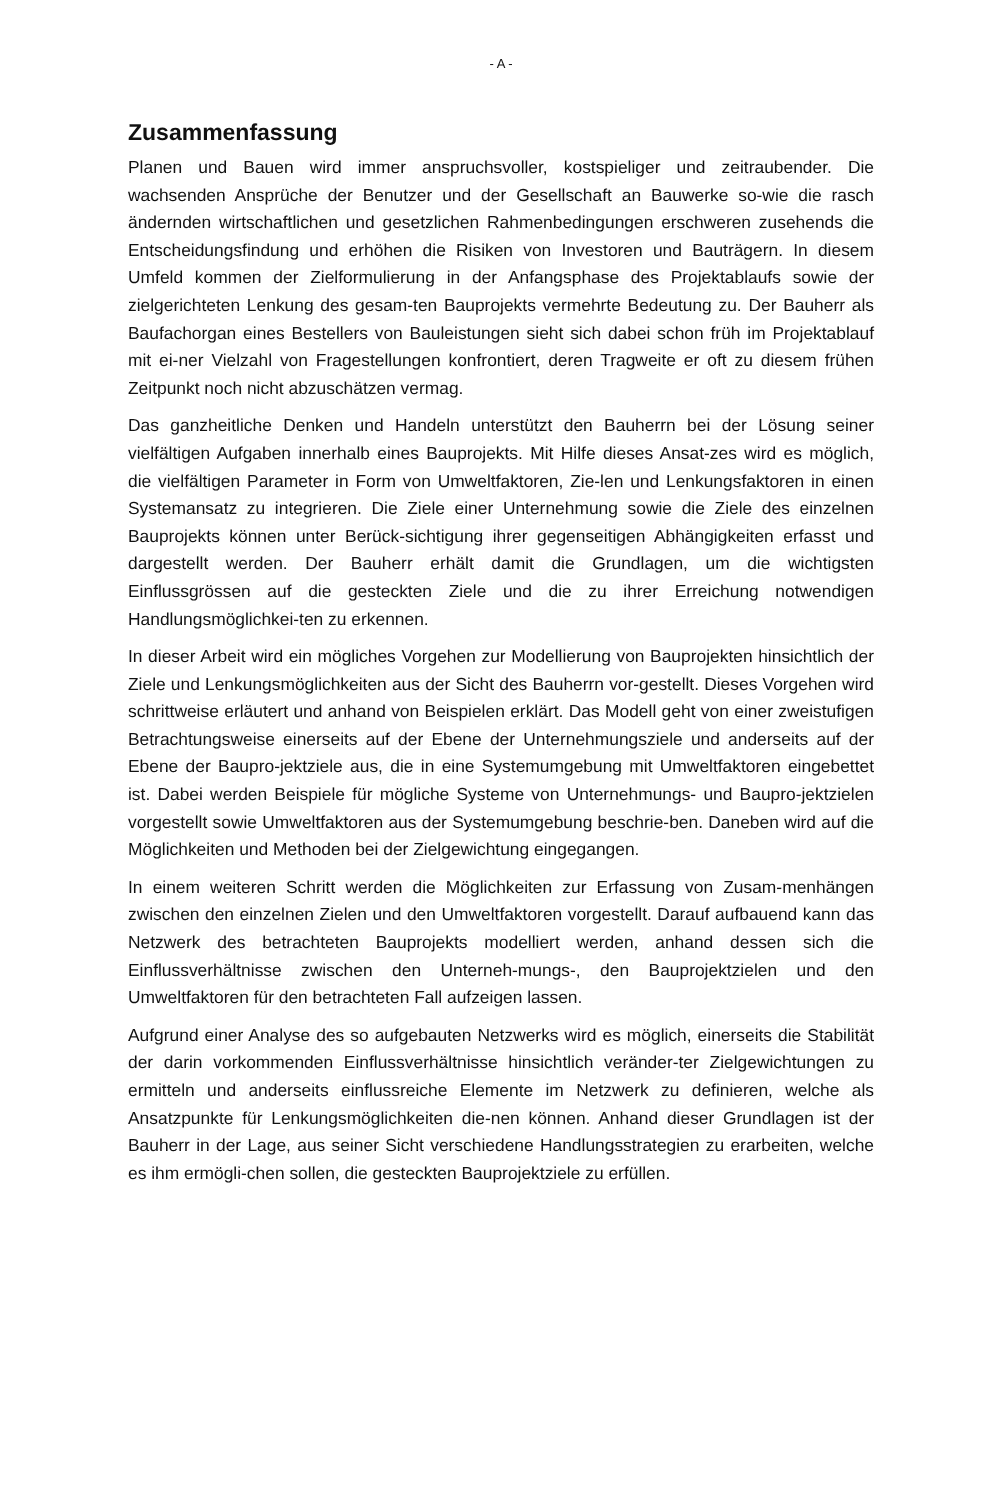- A -
Zusammenfassung
Planen und Bauen wird immer anspruchsvoller, kostspieliger und zeitraubender. Die wachsenden Ansprüche der Benutzer und der Gesellschaft an Bauwerke so-wie die rasch ändernden wirtschaftlichen und gesetzlichen Rahmenbedingungen erschweren zusehends die Entscheidungsfindung und erhöhen die Risiken von Investoren und Bauträgern. In diesem Umfeld kommen der Zielformulierung in der Anfangsphase des Projektablaufs sowie der zielgerichteten Lenkung des gesam-ten Bauprojekts vermehrte Bedeutung zu. Der Bauherr als Baufachorgan eines Bestellers von Bauleistungen sieht sich dabei schon früh im Projektablauf mit ei-ner Vielzahl von Fragestellungen konfrontiert, deren Tragweite er oft zu diesem frühen Zeitpunkt noch nicht abzuschätzen vermag.
Das ganzheitliche Denken und Handeln unterstützt den Bauherrn bei der Lösung seiner vielfältigen Aufgaben innerhalb eines Bauprojekts. Mit Hilfe dieses Ansat-zes wird es möglich, die vielfältigen Parameter in Form von Umweltfaktoren, Zie-len und Lenkungsfaktoren in einen Systemansatz zu integrieren. Die Ziele einer Unternehmung sowie die Ziele des einzelnen Bauprojekts können unter Berück-sichtigung ihrer gegenseitigen Abhängigkeiten erfasst und dargestellt werden. Der Bauherr erhält damit die Grundlagen, um die wichtigsten Einflussgrössen auf die gesteckten Ziele und die zu ihrer Erreichung notwendigen Handlungsmöglichkei-ten zu erkennen.
In dieser Arbeit wird ein mögliches Vorgehen zur Modellierung von Bauprojekten hinsichtlich der Ziele und Lenkungsmöglichkeiten aus der Sicht des Bauherrn vor-gestellt. Dieses Vorgehen wird schrittweise erläutert und anhand von Beispielen erklärt. Das Modell geht von einer zweistufigen Betrachtungsweise einerseits auf der Ebene der Unternehmungsziele und anderseits auf der Ebene der Baupro-jektziele aus, die in eine Systemumgebung mit Umweltfaktoren eingebettet ist. Dabei werden Beispiele für mögliche Systeme von Unternehmungs- und Baupro-jektzielen vorgestellt sowie Umweltfaktoren aus der Systemumgebung beschrie-ben. Daneben wird auf die Möglichkeiten und Methoden bei der Zielgewichtung eingegangen.
In einem weiteren Schritt werden die Möglichkeiten zur Erfassung von Zusam-menhängen zwischen den einzelnen Zielen und den Umweltfaktoren vorgestellt. Darauf aufbauend kann das Netzwerk des betrachteten Bauprojekts modelliert werden, anhand dessen sich die Einflussverhältnisse zwischen den Unterneh-mungs-, den Bauprojektzielen und den Umweltfaktoren für den betrachteten Fall aufzeigen lassen.
Aufgrund einer Analyse des so aufgebauten Netzwerks wird es möglich, einerseits die Stabilität der darin vorkommenden Einflussverhältnisse hinsichtlich veränder-ter Zielgewichtungen zu ermitteln und anderseits einflussreiche Elemente im Netzwerk zu definieren, welche als Ansatzpunkte für Lenkungsmöglichkeiten die-nen können. Anhand dieser Grundlagen ist der Bauherr in der Lage, aus seiner Sicht verschiedene Handlungsstrategien zu erarbeiten, welche es ihm ermögli-chen sollen, die gesteckten Bauprojektziele zu erfüllen.